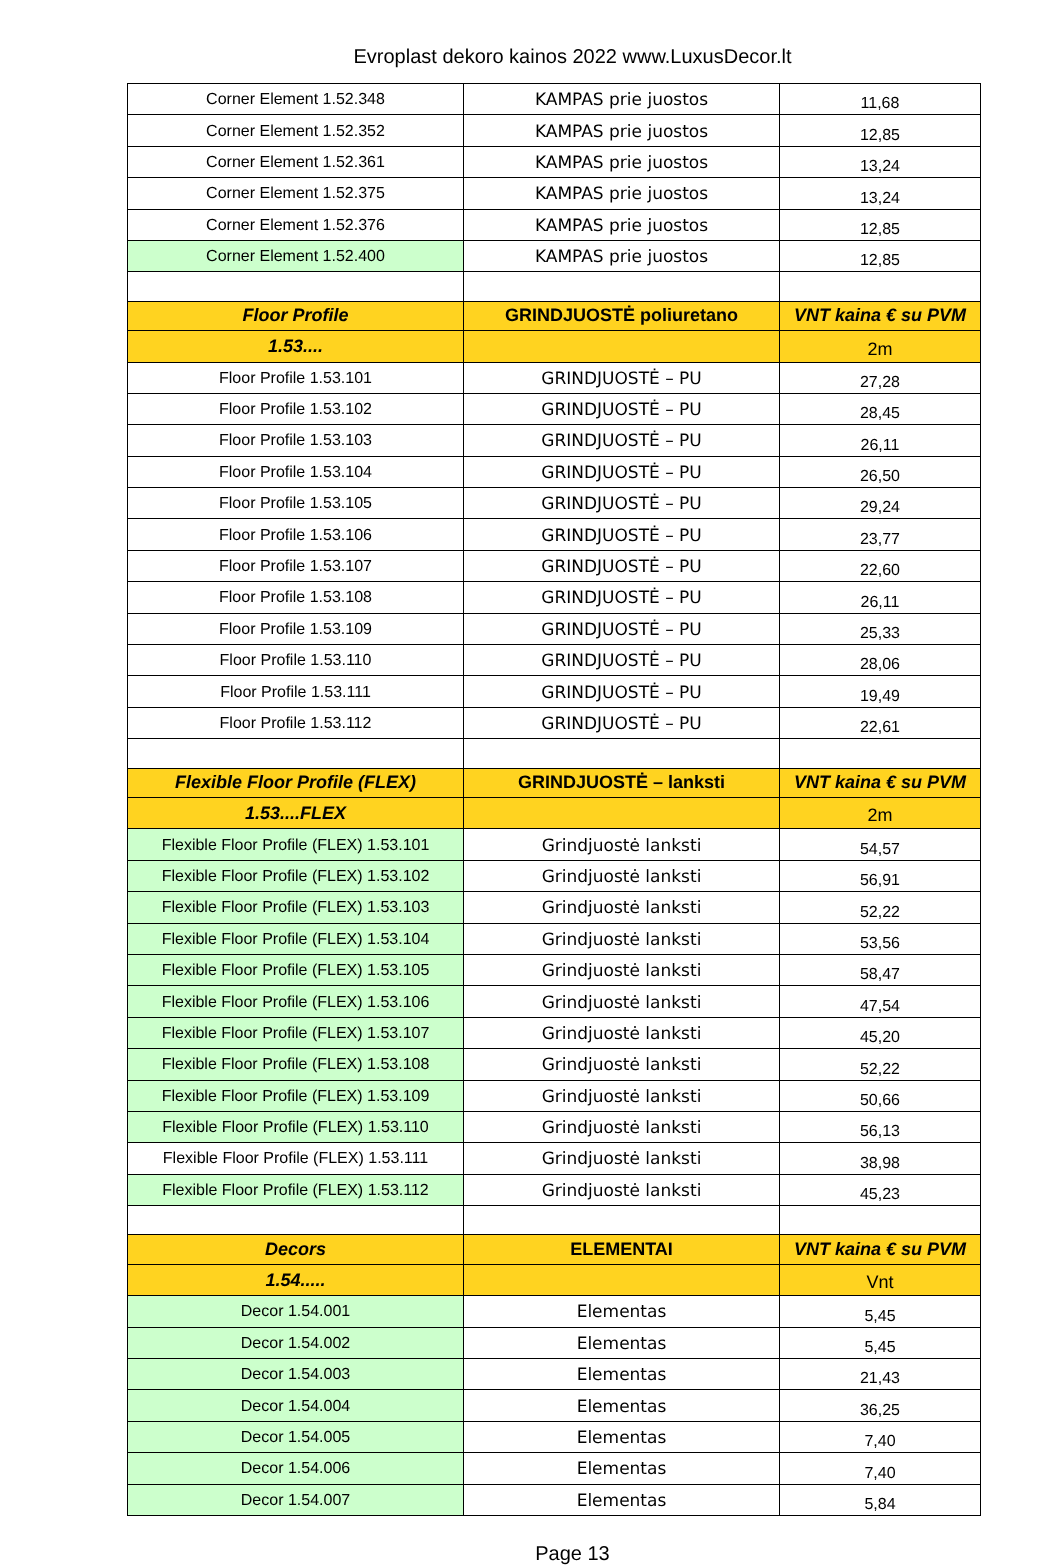Evroplast dekoro kainos 2022 www.LuxusDecor.lt
| Corner Element 1.52.348 | KAMPAS prie juostos | 11,68 |
| Corner Element 1.52.352 | KAMPAS prie juostos | 12,85 |
| Corner Element 1.52.361 | KAMPAS prie juostos | 13,24 |
| Corner Element 1.52.375 | KAMPAS prie juostos | 13,24 |
| Corner Element 1.52.376 | KAMPAS prie juostos | 12,85 |
| Corner Element 1.52.400 | KAMPAS prie juostos | 12,85 |
| Floor Profile | GRINDJUOSTĖ poliuretano | VNT kaina € su PVM |
| 1.53.... | | 2m |
| Floor Profile 1.53.101 | GRINDJUOSTĖ – PU | 27,28 |
| Floor Profile 1.53.102 | GRINDJUOSTĖ – PU | 28,45 |
| Floor Profile 1.53.103 | GRINDJUOSTĖ – PU | 26,11 |
| Floor Profile 1.53.104 | GRINDJUOSTĖ – PU | 26,50 |
| Floor Profile 1.53.105 | GRINDJUOSTĖ – PU | 29,24 |
| Floor Profile 1.53.106 | GRINDJUOSTĖ – PU | 23,77 |
| Floor Profile 1.53.107 | GRINDJUOSTĖ – PU | 22,60 |
| Floor Profile 1.53.108 | GRINDJUOSTĖ – PU | 26,11 |
| Floor Profile 1.53.109 | GRINDJUOSTĖ – PU | 25,33 |
| Floor Profile 1.53.110 | GRINDJUOSTĖ – PU | 28,06 |
| Floor Profile 1.53.111 | GRINDJUOSTĖ – PU | 19,49 |
| Floor Profile 1.53.112 | GRINDJUOSTĖ – PU | 22,61 |
| Flexible Floor Profile (FLEX) | GRINDJUOSTĖ – lanksti | VNT kaina € su PVM |
| 1.53....FLEX | | 2m |
| Flexible Floor Profile (FLEX) 1.53.101 | Grindjuostė lanksti | 54,57 |
| Flexible Floor Profile (FLEX) 1.53.102 | Grindjuostė lanksti | 56,91 |
| Flexible Floor Profile (FLEX) 1.53.103 | Grindjuostė lanksti | 52,22 |
| Flexible Floor Profile (FLEX) 1.53.104 | Grindjuostė lanksti | 53,56 |
| Flexible Floor Profile (FLEX) 1.53.105 | Grindjuostė lanksti | 58,47 |
| Flexible Floor Profile (FLEX) 1.53.106 | Grindjuostė lanksti | 47,54 |
| Flexible Floor Profile (FLEX) 1.53.107 | Grindjuostė lanksti | 45,20 |
| Flexible Floor Profile (FLEX) 1.53.108 | Grindjuostė lanksti | 52,22 |
| Flexible Floor Profile (FLEX) 1.53.109 | Grindjuostė lanksti | 50,66 |
| Flexible Floor Profile (FLEX) 1.53.110 | Grindjuostė lanksti | 56,13 |
| Flexible Floor Profile (FLEX) 1.53.111 | Grindjuostė lanksti | 38,98 |
| Flexible Floor Profile (FLEX) 1.53.112 | Grindjuostė lanksti | 45,23 |
| Decors | ELEMENTAI | VNT kaina € su PVM |
| 1.54..... | | Vnt |
| Decor 1.54.001 | Elementas | 5,45 |
| Decor 1.54.002 | Elementas | 5,45 |
| Decor 1.54.003 | Elementas | 21,43 |
| Decor 1.54.004 | Elementas | 36,25 |
| Decor 1.54.005 | Elementas | 7,40 |
| Decor 1.54.006 | Elementas | 7,40 |
| Decor 1.54.007 | Elementas | 5,84 |
Page 13